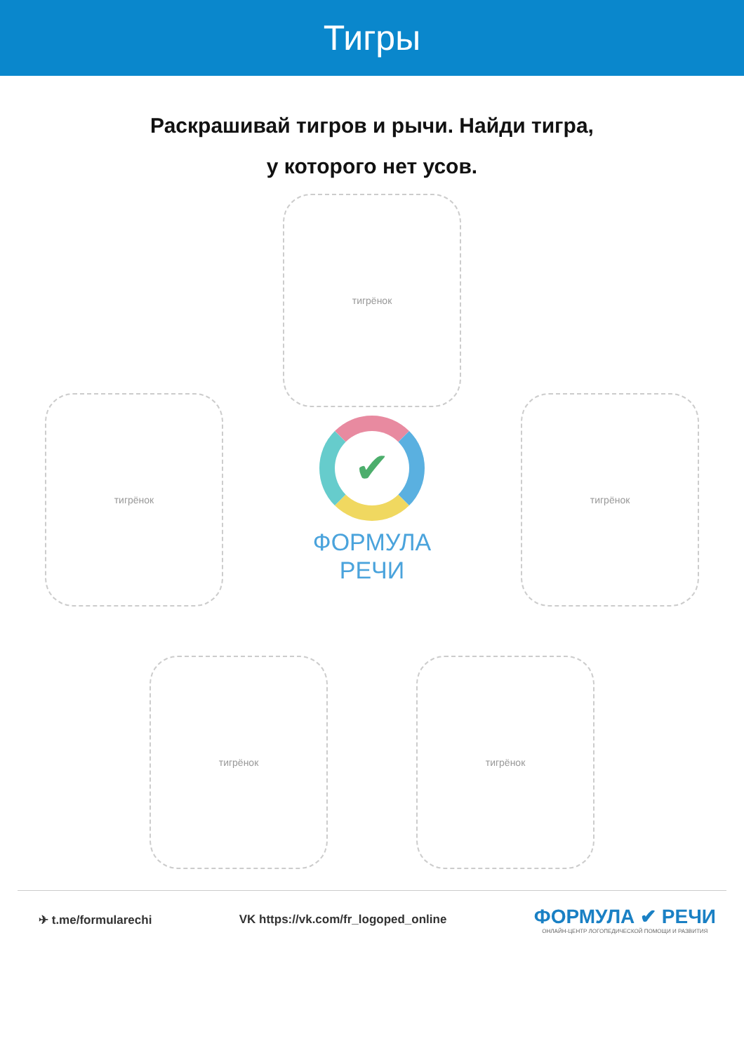Тигры
Раскрашивай тигров и рычи. Найди тигра,
у которого нет усов.
тигрёнок
тигрёнок
✔
ФОРМУЛА
РЕЧИ
тигрёнок
тигрёнок тигрёнок
✈ t.me/formularechi VK https://vk.com/fr_logoped_online
ФОРМУЛА ✔ РЕЧИ
ОНЛАЙН-ЦЕНТР ЛОГОПЕДИЧЕСКОЙ ПОМОЩИ И РАЗВИТИЯ